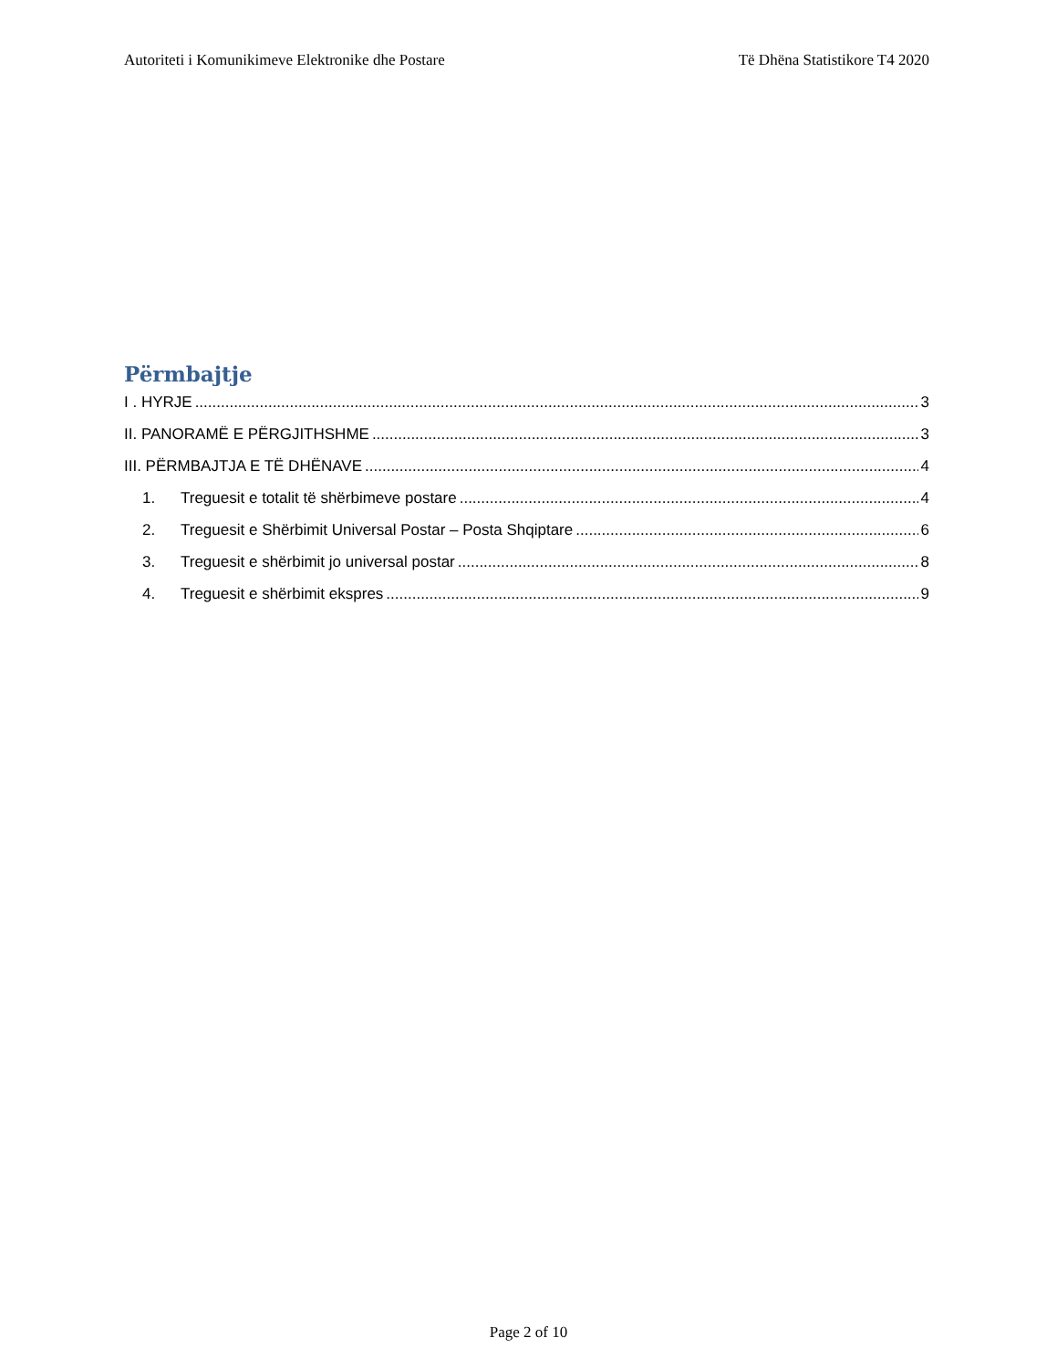Autoriteti i Komunikimeve Elektronike dhe Postare Të Dhëna Statistikore T4 2020
Përmbajtje
I . HYRJE 3
II. PANORAMË E PËRGJITHSHME 3
III. PËRMBAJTJA E TË DHËNAVE 4
1. Treguesit e totalit të shërbimeve postare 4
2. Treguesit e Shërbimit Universal Postar – Posta Shqiptare 6
3. Treguesit e shërbimit jo universal postar 8
4. Treguesit e shërbimit ekspres 9
Page 2 of 10